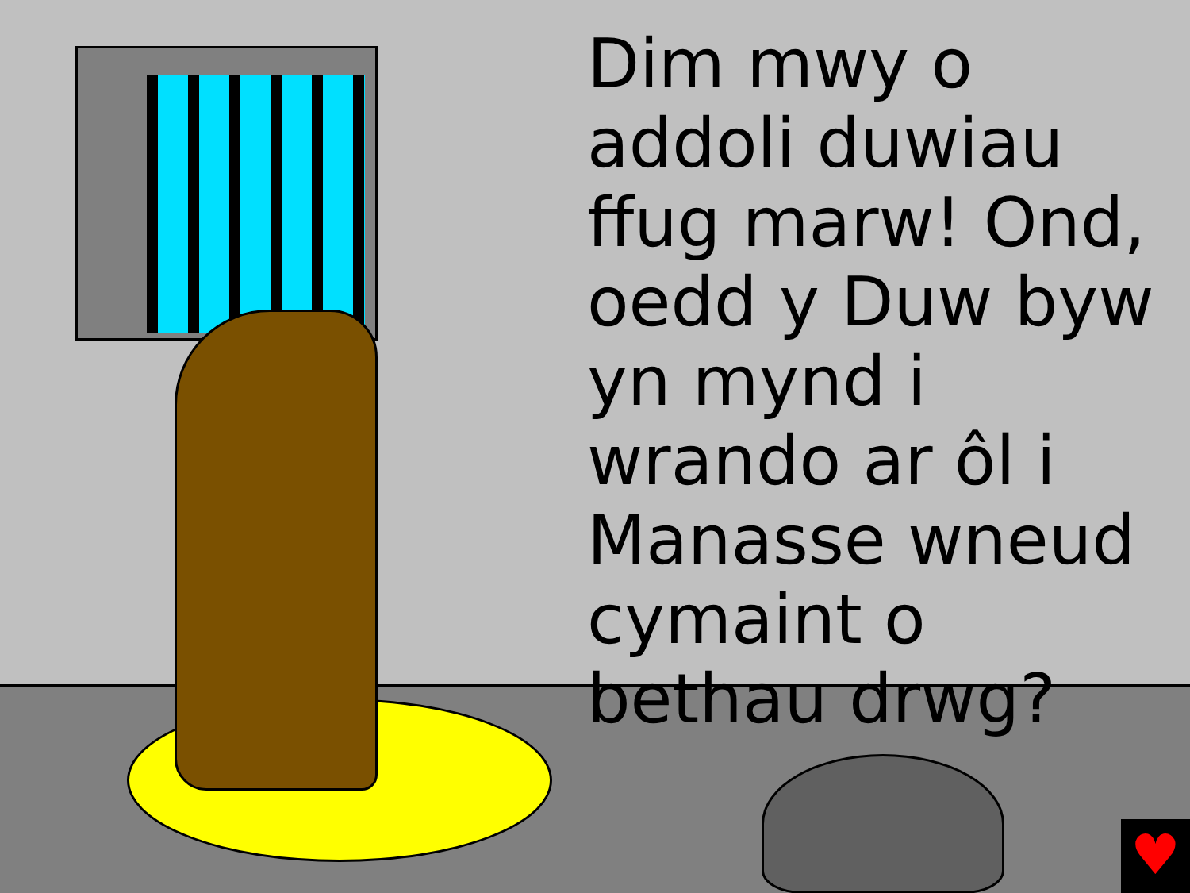Dim mwy o addoli duwiau ffug marw! Ond, oedd y Duw byw yn mynd i wrando ar ôl i Manasse wneud cymaint o bethau drwg?
♥